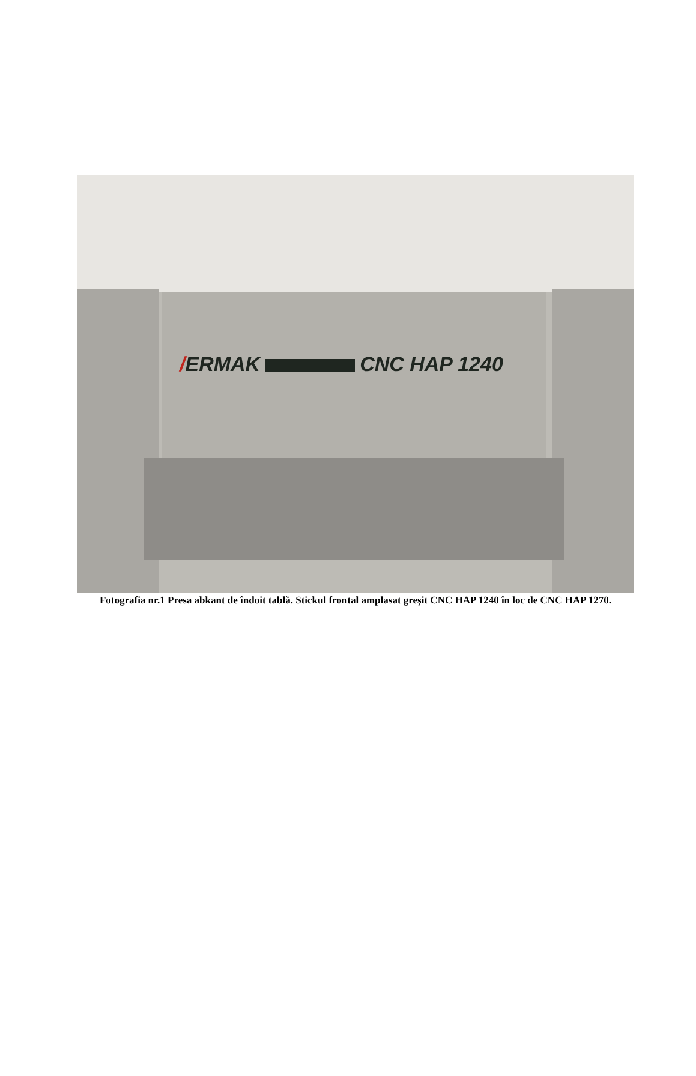/ERMAK CNC HAP 1240
Fotografia nr.1 Presa abkant de îndoit tablă. Stickul frontal amplasat greşit CNC HAP 1240 în loc de CNC HAP 1270.